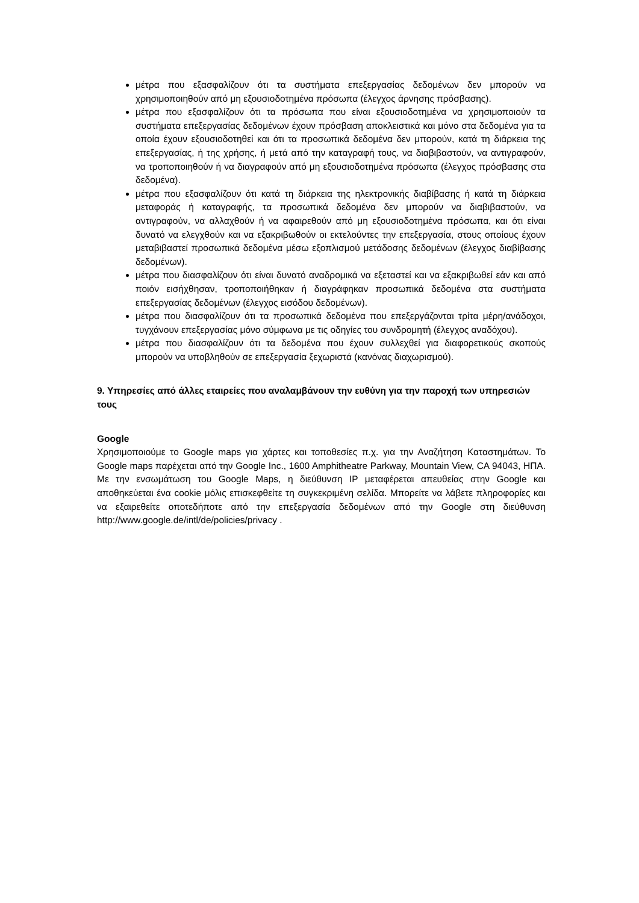μέτρα που εξασφαλίζουν ότι τα συστήματα επεξεργασίας δεδομένων δεν μπορούν να χρησιμοποιηθούν από μη εξουσιοδοτημένα πρόσωπα (έλεγχος άρνησης πρόσβασης).
μέτρα που εξασφαλίζουν ότι τα πρόσωπα που είναι εξουσιοδοτημένα να χρησιμοποιούν τα συστήματα επεξεργασίας δεδομένων έχουν πρόσβαση αποκλειστικά και μόνο στα δεδομένα για τα οποία έχουν εξουσιοδοτηθεί και ότι τα προσωπικά δεδομένα δεν μπορούν, κατά τη διάρκεια της επεξεργασίας, ή της χρήσης, ή μετά από την καταγραφή τους, να διαβιβαστούν, να αντιγραφούν, να τροποποιηθούν ή να διαγραφούν από μη εξουσιοδοτημένα πρόσωπα (έλεγχος πρόσβασης στα δεδομένα).
μέτρα που εξασφαλίζουν ότι κατά τη διάρκεια της ηλεκτρονικής διαβίβασης ή κατά τη διάρκεια μεταφοράς ή καταγραφής, τα προσωπικά δεδομένα δεν μπορούν να διαβιβαστούν, να αντιγραφούν, να αλλαχθούν ή να αφαιρεθούν από μη εξουσιοδοτημένα πρόσωπα, και ότι είναι δυνατό να ελεγχθούν και να εξακριβωθούν οι εκτελούντες την επεξεργασία, στους οποίους έχουν μεταβιβαστεί προσωπικά δεδομένα μέσω εξοπλισμού μετάδοσης δεδομένων (έλεγχος διαβίβασης δεδομένων).
μέτρα που διασφαλίζουν ότι είναι δυνατό αναδρομικά να εξεταστεί και να εξακριβωθεί εάν και από ποιόν εισήχθησαν, τροποποιήθηκαν ή διαγράφηκαν προσωπικά δεδομένα στα συστήματα επεξεργασίας δεδομένων (έλεγχος εισόδου δεδομένων).
μέτρα που διασφαλίζουν ότι τα προσωπικά δεδομένα που επεξεργάζονται τρίτα μέρη/ανάδοχοι, τυγχάνουν επεξεργασίας μόνο σύμφωνα με τις οδηγίες του συνδρομητή (έλεγχος αναδόχου).
μέτρα που διασφαλίζουν ότι τα δεδομένα που έχουν συλλεχθεί για διαφορετικούς σκοπούς μπορούν να υποβληθούν σε επεξεργασία ξεχωριστά (κανόνας διαχωρισμού).
9. Υπηρεσίες από άλλες εταιρείες που αναλαμβάνουν την ευθύνη για την παροχή των υπηρεσιών τους
Google
Χρησιμοποιούμε το Google maps για χάρτες και τοποθεσίες π.χ. για την Αναζήτηση Καταστημάτων. Το Google maps παρέχεται από την Google Inc., 1600 Amphitheatre Parkway, Mountain View, CA 94043, ΗΠΑ. Με την ενσωμάτωση του Google Maps, η διεύθυνση IP μεταφέρεται απευθείας στην Google και αποθηκεύεται ένα cookie μόλις επισκεφθείτε τη συγκεκριμένη σελίδα. Μπορείτε να λάβετε πληροφορίες και να εξαιρεθείτε οποτεδήποτε από την επεξεργασία δεδομένων από την Google στη διεύθυνση http://www.google.de/intl/de/policies/privacy .